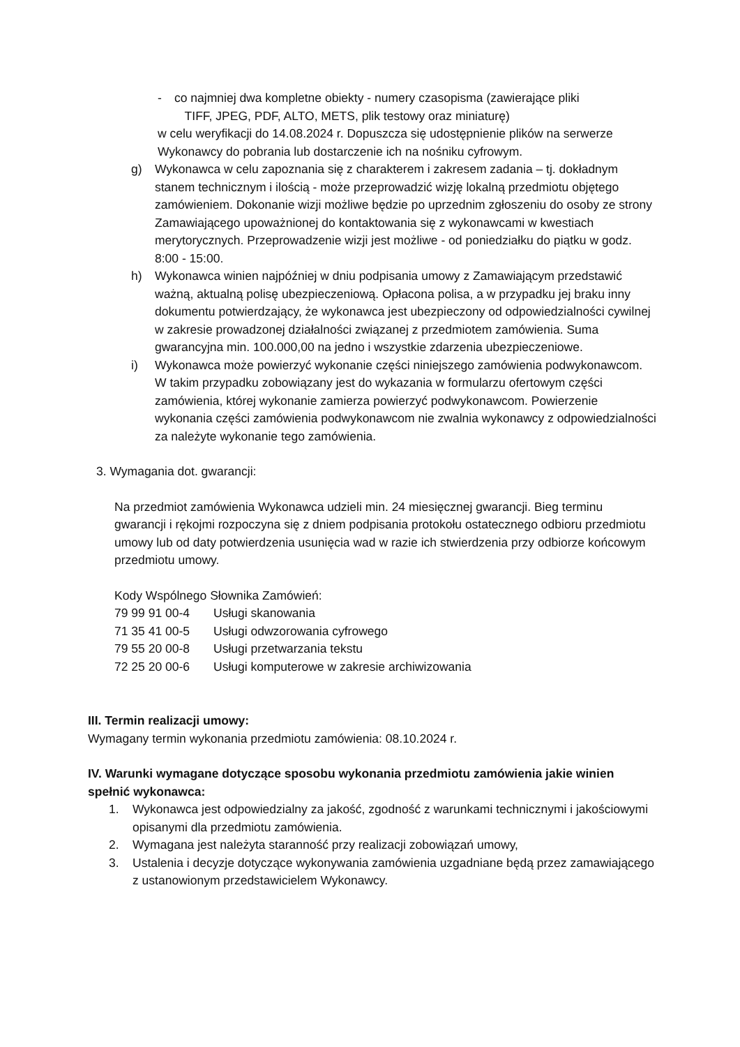- co najmniej dwa kompletne obiekty - numery czasopisma (zawierające pliki
TIFF, JPEG, PDF, ALTO, METS, plik testowy oraz miniaturę)
w celu weryfikacji do 14.08.2024 r. Dopuszcza się udostępnienie plików na serwerze Wykonawcy do pobrania lub dostarczenie ich na nośniku cyfrowym.
g) Wykonawca w celu zapoznania się z charakterem i zakresem zadania – tj. dokładnym stanem technicznym i ilością - może przeprowadzić wizję lokalną przedmiotu objętego zamówieniem. Dokonanie wizji możliwe będzie po uprzednim zgłoszeniu do osoby ze strony Zamawiającego upoważnionej do kontaktowania się z wykonawcami w kwestiach merytorycznych. Przeprowadzenie wizji jest możliwe - od poniedziałku do piątku w godz. 8:00 - 15:00.
h) Wykonawca winien najpóźniej w dniu podpisania umowy z Zamawiającym przedstawić ważną, aktualną polisę ubezpieczeniową. Opłacona polisa, a w przypadku jej braku inny dokumentu potwierdzający, że wykonawca jest ubezpieczony od odpowiedzialności cywilnej w zakresie prowadzonej działalności związanej z przedmiotem zamówienia. Suma gwarancyjna min. 100.000,00 na jedno i wszystkie zdarzenia ubezpieczeniowe.
i) Wykonawca może powierzyć wykonanie części niniejszego zamówienia podwykonawcom. W takim przypadku zobowiązany jest do wykazania w formularzu ofertowym części zamówienia, której wykonanie zamierza powierzyć podwykonawcom. Powierzenie wykonania części zamówienia podwykonawcom nie zwalnia wykonawcy z odpowiedzialności za należyte wykonanie tego zamówienia.
3. Wymagania dot. gwarancji:
Na przedmiot zamówienia Wykonawca udzieli min. 24 miesięcznej gwarancji. Bieg terminu gwarancji i rękojmi rozpoczyna się z dniem podpisania protokołu ostatecznego odbioru przedmiotu umowy lub od daty potwierdzenia usunięcia wad w razie ich stwierdzenia przy odbiorze końcowym przedmiotu umowy.
Kody Wspólnego Słownika Zamówień:
| 79 99 91 00-4 | Usługi skanowania |
| 71 35 41 00-5 | Usługi odwzorowania cyfrowego |
| 79 55 20 00-8 | Usługi przetwarzania tekstu |
| 72 25 20 00-6 | Usługi komputerowe w zakresie archiwizowania |
III. Termin realizacji umowy:
Wymagany termin wykonania przedmiotu zamówienia: 08.10.2024 r.
IV. Warunki wymagane dotyczące sposobu wykonania przedmiotu zamówienia jakie winien spełnić wykonawca:
1. Wykonawca jest odpowiedzialny za jakość, zgodność z warunkami technicznymi i jakościowymi opisanymi dla przedmiotu zamówienia.
2. Wymagana jest należyta staranność przy realizacji zobowiązań umowy,
3. Ustalenia i decyzje dotyczące wykonywania zamówienia uzgadniane będą przez zamawiającego z ustanowionym przedstawicielem Wykonawcy.